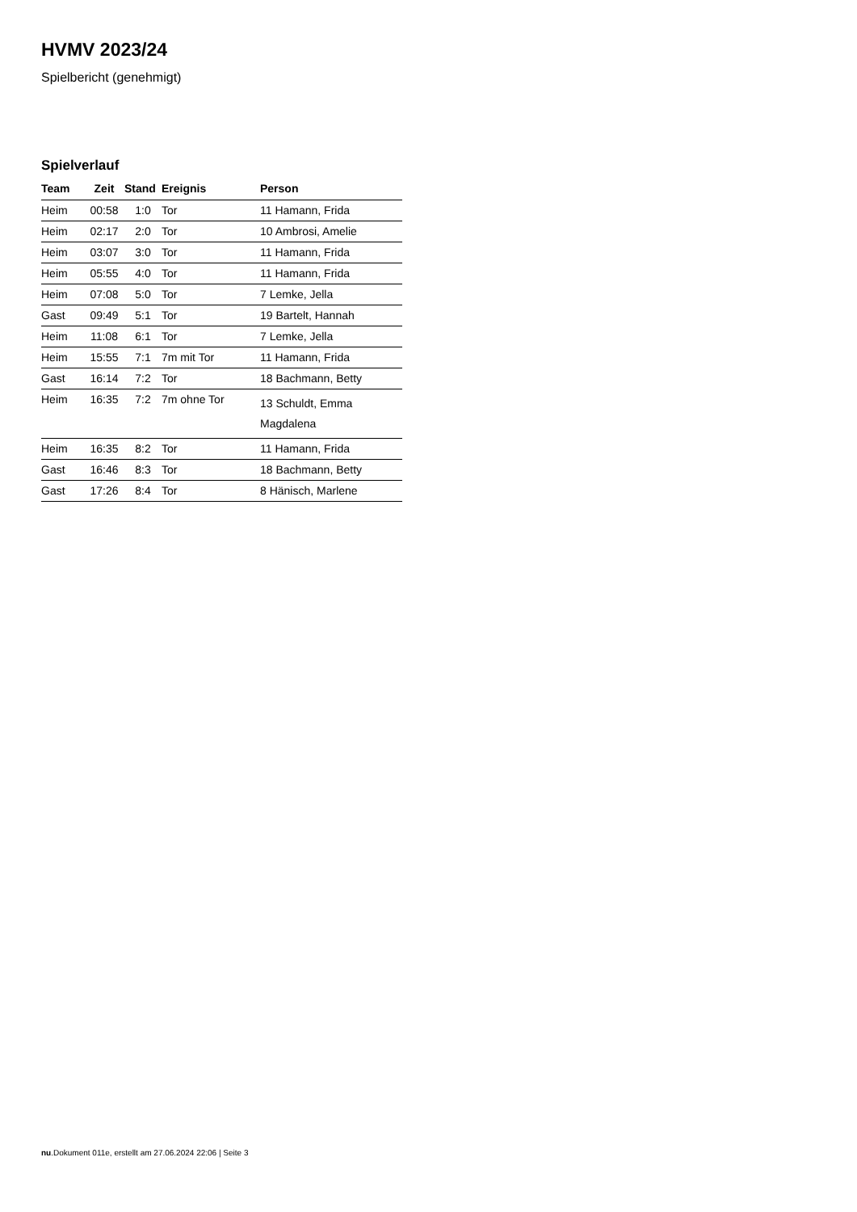HVMV 2023/24
Spielbericht (genehmigt)
Spielverlauf
| Team | Zeit | Stand | Ereignis | Person |
| --- | --- | --- | --- | --- |
| Heim | 00:58 | 1:0 | Tor | 11 Hamann, Frida |
| Heim | 02:17 | 2:0 | Tor | 10 Ambrosi, Amelie |
| Heim | 03:07 | 3:0 | Tor | 11 Hamann, Frida |
| Heim | 05:55 | 4:0 | Tor | 11 Hamann, Frida |
| Heim | 07:08 | 5:0 | Tor | 7 Lemke, Jella |
| Gast | 09:49 | 5:1 | Tor | 19 Bartelt, Hannah |
| Heim | 11:08 | 6:1 | Tor | 7 Lemke, Jella |
| Heim | 15:55 | 7:1 | 7m mit Tor | 11 Hamann, Frida |
| Gast | 16:14 | 7:2 | Tor | 18 Bachmann, Betty |
| Heim | 16:35 | 7:2 | 7m ohne Tor | 13 Schuldt, Emma Magdalena |
| Heim | 16:35 | 8:2 | Tor | 11 Hamann, Frida |
| Gast | 16:46 | 8:3 | Tor | 18 Bachmann, Betty |
| Gast | 17:26 | 8:4 | Tor | 8 Hänisch, Marlene |
nu.Dokument 011e, erstellt am 27.06.2024 22:06 | Seite 3